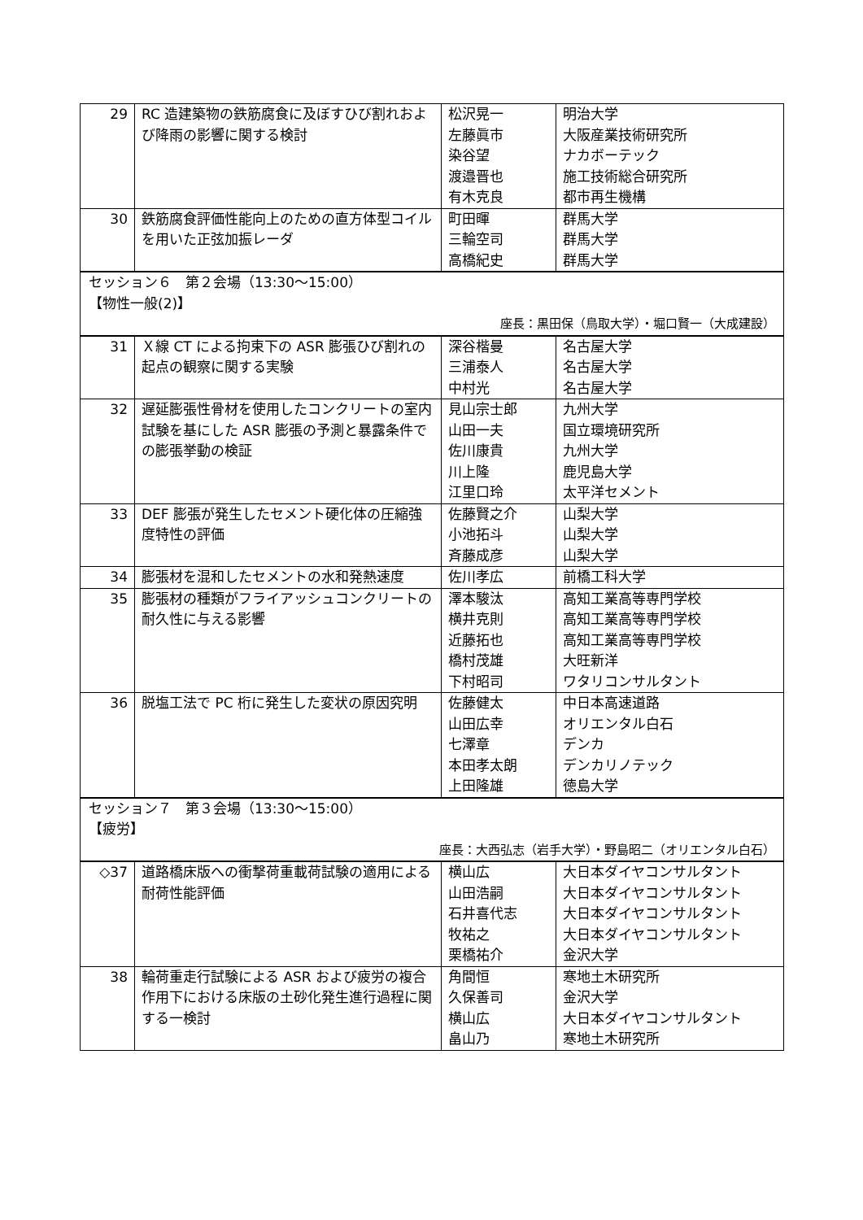| 29 | RC 造建築物の鉄筋腐食に及ぼすひび割れおよび降雨の影響に関する検討 | 松沢晃一 左藤眞市 染谷望 渡邉晋也 有木克良 | 明治大学 大阪産業技術研究所 ナカボーテック 施工技術総合研究所 都市再生機構 |
| 30 | 鉄筋腐食評価性能向上のための直方体型コイルを用いた正弦加振レーダ | 町田暉 三輪空司 高橋紀史 | 群馬大学 群馬大学 群馬大学 |
| セッション６ 第２会場（13:30〜15:00） 【物性一般(2)】 座長：黒田保（鳥取大学）・堀口賢一（大成建設） | | | |
| 31 | Ｘ線 CT による拘束下の ASR 膨張ひび割れの起点の観察に関する実験 | 深谷楷曼 三浦泰人 中村光 | 名古屋大学 名古屋大学 名古屋大学 |
| 32 | 遅延膨張性骨材を使用したコンクリートの室内試験を基にした ASR 膨張の予測と暴露条件での膨張挙動の検証 | 見山宗士郎 山田一夫 佐川康貴 川上隆 江里口玲 | 九州大学 国立環境研究所 九州大学 鹿児島大学 太平洋セメント |
| 33 | DEF 膨張が発生したセメント硬化体の圧縮強度特性の評価 | 佐藤賢之介 小池拓斗 斉藤成彦 | 山梨大学 山梨大学 山梨大学 |
| 34 | 膨張材を混和したセメントの水和発熱速度 | 佐川孝広 | 前橋工科大学 |
| 35 | 膨張材の種類がフライアッシュコンクリートの耐久性に与える影響 | 澤本駿汰 横井克則 近藤拓也 橋村茂雄 下村昭司 | 高知工業高等専門学校 高知工業高等専門学校 高知工業高等専門学校 大旺新洋 ワタリコンサルタント |
| 36 | 脱塩工法で PC 桁に発生した変状の原因究明 | 佐藤健太 山田広幸 七澤章 本田孝太朗 上田隆雄 | 中日本高速道路 オリエンタル白石 デンカ デンカリノテック 徳島大学 |
| セッション７ 第３会場（13:30〜15:00） 【疲労】 座長：大西弘志（岩手大学）・野島昭二（オリエンタル白石） | | | |
| ◇37 | 道路橋床版への衝撃荷重載荷試験の適用による耐荷性能評価 | 横山広 山田浩嗣 石井喜代志 牧祐之 栗橋祐介 | 大日本ダイヤコンサルタント 大日本ダイヤコンサルタント 大日本ダイヤコンサルタント 大日本ダイヤコンサルタント 金沢大学 |
| 38 | 輪荷重走行試験による ASR および疲労の複合作用下における床版の土砂化発生進行過程に関する一検討 | 角間恒 久保善司 横山広 畠山乃 | 寒地土木研究所 金沢大学 大日本ダイヤコンサルタント 寒地土木研究所 |